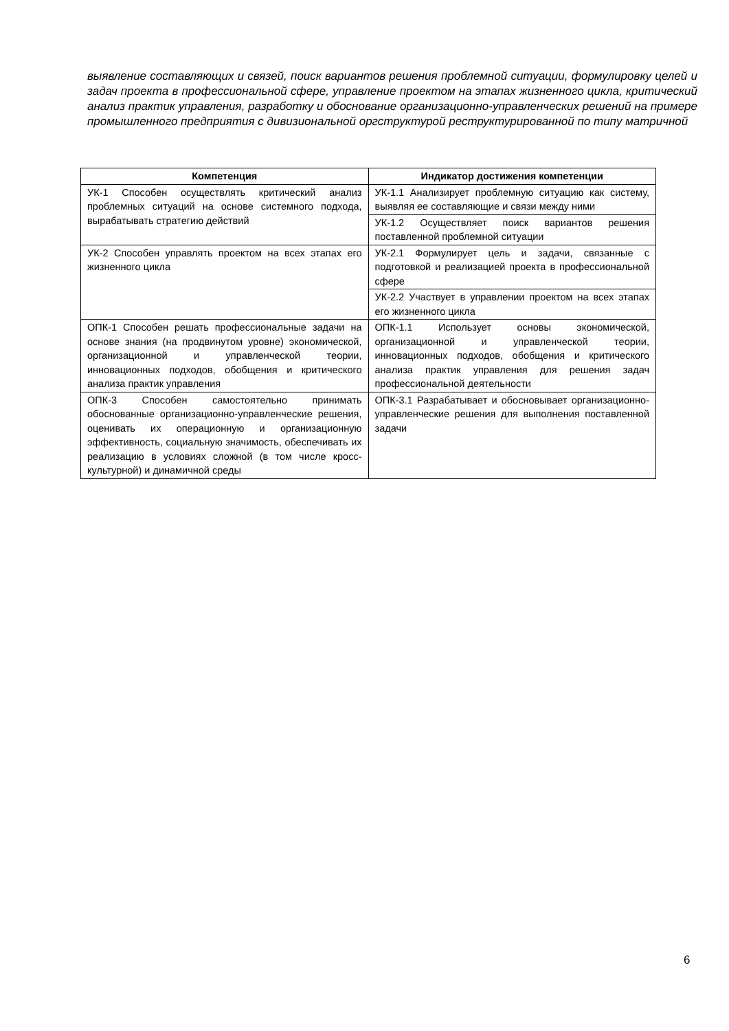выявление составляющих и связей, поиск вариантов решения проблемной ситуации, формулировку целей и задач проекта в профессиональной сфере, управление проектом на этапах жизненного цикла, критический анализ практик управления, разработку и обоснование организационно-управленческих решений на примере промышленного предприятия с дивизиональной оргструктурой реструктурированной по типу матричной
| Компетенция | Индикатор достижения компетенции |
| --- | --- |
| УК-1 Способен осуществлять критический анализ проблемных ситуаций на основе системного подхода, вырабатывать стратегию действий | УК-1.1 Анализирует проблемную ситуацию как систему, выявляя ее составляющие и связи между ними |
| | УК-1.2 Осуществляет поиск вариантов решения поставленной проблемной ситуации |
| УК-2 Способен управлять проектом на всех этапах его жизненного цикла | УК-2.1 Формулирует цель и задачи, связанные с подготовкой и реализацией проекта в профессиональной сфере |
| | УК-2.2 Участвует в управлении проектом на всех этапах его жизненного цикла |
| ОПК-1 Способен решать профессиональные задачи на основе знания (на продвинутом уровне) экономической, организационной и управленческой теории, инновационных подходов, обобщения и критического анализа практик управления | ОПК-1.1 Использует основы экономической, организационной и управленческой теории, инновационных подходов, обобщения и критического анализа практик управления для решения задач профессиональной деятельности |
| ОПК-3 Способен самостоятельно принимать обоснованные организационно-управленческие решения, оценивать их операционную и организационную эффективность, социальную значимость, обеспечивать их реализацию в условиях сложной (в том числе кросс-культурной) и динамичной среды | ОПК-3.1 Разрабатывает и обосновывает организационно-управленческие решения для выполнения поставленной задачи |
6